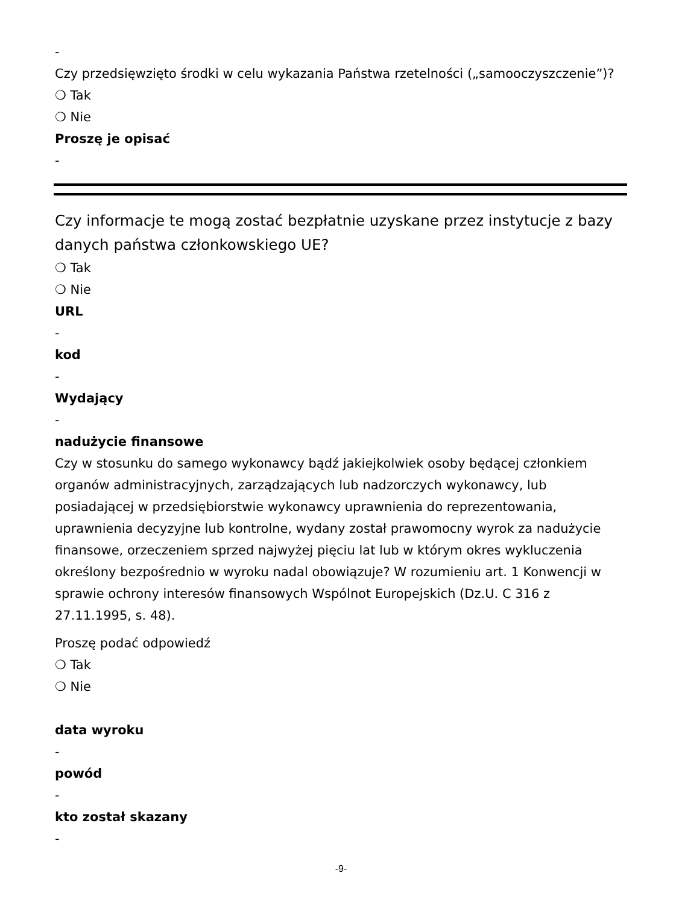-
Czy przedsięwzięto środki w celu wykazania Państwa rzetelności („samooczyszczenie”)?
❍ Tak
❍ Nie
Proszę je opisać
-
Czy informacje te mogą zostać bezpłatnie uzyskane przez instytucje z bazy danych państwa członkowskiego UE?
❍ Tak
❍ Nie
URL
-
kod
-
Wydający
-
nadużycie finansowe
Czy w stosunku do samego wykonawcy bądź jakiejkolwiek osoby będącej członkiem organów administracyjnych, zarządzających lub nadzorczych wykonawcy, lub posiadającej w przedsiębiorstwie wykonawcy uprawnienia do reprezentowania, uprawnienia decyzyjne lub kontrolne, wydany został prawomocny wyrok za nadużycie finansowe, orzeczeniem sprzed najwyżej pięciu lat lub w którym okres wykluczenia określony bezpośrednio w wyroku nadal obowiązuje? W rozumieniu art. 1 Konwencji w sprawie ochrony interesów finansowych Wspólnot Europejskich (Dz.U. C 316 z 27.11.1995, s. 48).
Proszę podać odpowiedź
❍ Tak
❍ Nie
data wyroku
-
powód
-
kto został skazany
-
-9-